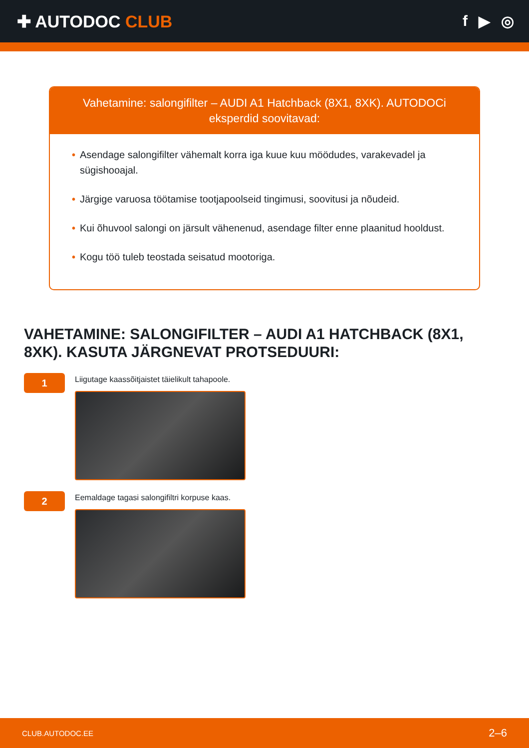✚ AUTODOC CLUB f ▶ ◎
Vahetamine: salongifilter – AUDI A1 Hatchback (8X1, 8XK). AUTODOCi eksperdid soovitavad:
• Asendage salongifilter vähemalt korra iga kuue kuu möödudes, varakevadel ja sügishooajal.
• Järgige varuosa töötamise tootjapoolseid tingimusi, soovitusi ja nõudeid.
• Kui õhuvool salongi on järsult vähenenud, asendage filter enne plaanitud hooldust.
• Kogu töö tuleb teostada seisatud mootoriga.
VAHETAMINE: SALONGIFILTER – AUDI A1 HATCHBACK (8X1, 8XK). KASUTA JÄRGNEVAT PROTSEDUURI:
1
Liigutage kaassõitjaistet täielikult tahapoole.
2
Eemaldage tagasi salongifiltri korpuse kaas.
CLUB.AUTODOC.EE 2–6